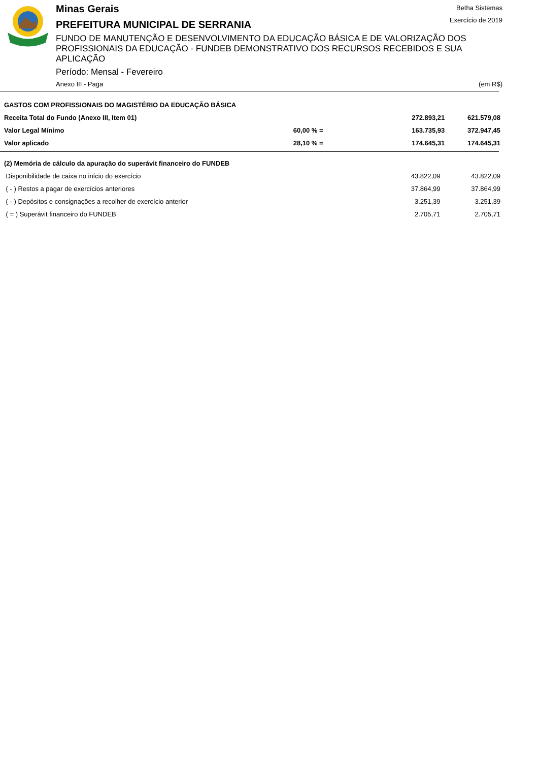Minas Gerais
PREFEITURA MUNICIPAL DE SERRANIA
Betha Sistemas
Exercício de 2019
FUNDO DE MANUTENÇÃO E DESENVOLVIMENTO DA EDUCAÇÃO BÁSICA E DE VALORIZAÇÃO DOS PROFISSIONAIS DA EDUCAÇÃO - FUNDEB DEMONSTRATIVO DOS RECURSOS RECEBIDOS E SUA APLICAÇÃO
Período: Mensal - Fevereiro
Anexo III - Paga (em R$)
| GASTOS COM PROFISSIONAIS DO MAGISTÉRIO DA EDUCAÇÃO BÁSICA | | | |
| Receita Total do Fundo (Anexo III, Item 01) | | 272.893,21 | 621.579,08 |
| Valor Legal Mínimo | 60,00 % = | 163.735,93 | 372.947,45 |
| Valor aplicado | 28,10 % = | 174.645,31 | 174.645,31 |
| (2) Memória de cálculo da apuração do superávit financeiro do FUNDEB | | |
| Disponibilidade de caixa no início do exercício | 43.822,09 | 43.822,09 |
| ( - ) Restos a pagar de exercícios anteriores | 37.864,99 | 37.864,99 |
| ( - ) Depósitos e consignações a recolher de exercício anterior | 3.251,39 | 3.251,39 |
| ( = ) Superávit financeiro do FUNDEB | 2.705,71 | 2.705,71 |